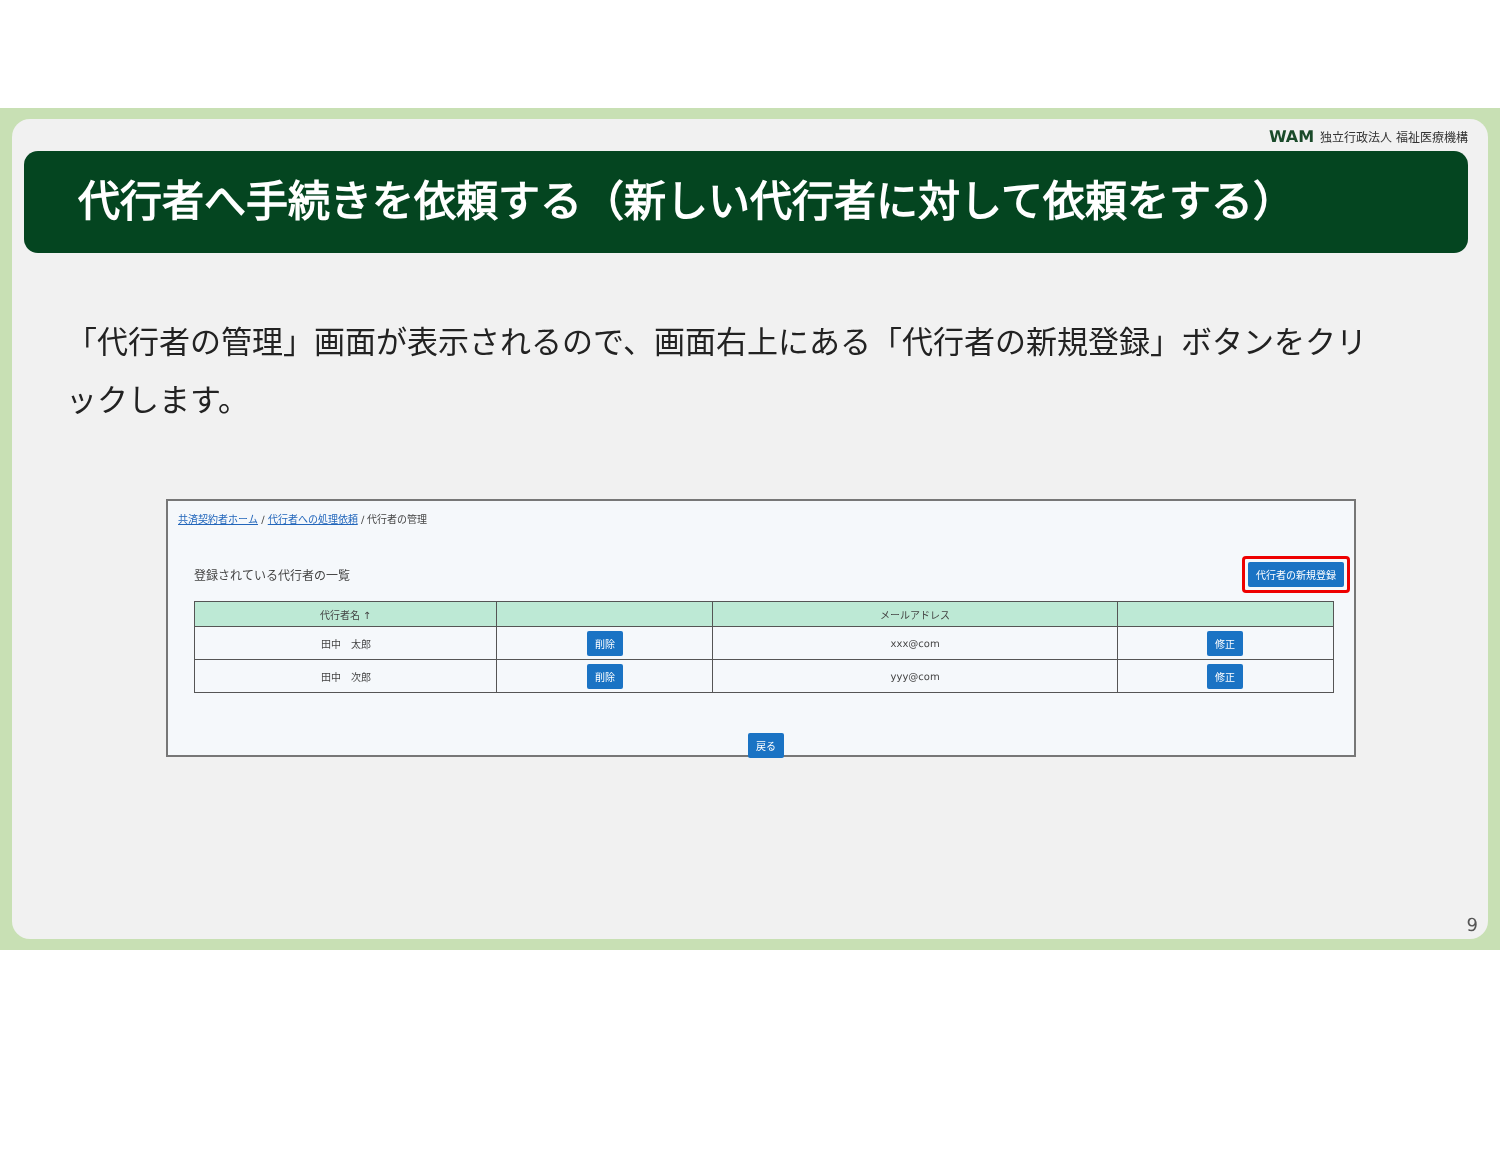WAM 独立行政法人 福祉医療機構
代行者へ手続きを依頼する（新しい代行者に対して依頼をする）
「代行者の管理」画面が表示されるので、画面右上にある「代行者の新規登録」ボタンをクリックします。
共済契約者ホーム / 代行者への処理依頼 / 代行者の管理
登録されている代行者の一覧 代行者の新規登録
| 代行者名 ↑ | | メールアドレス | |
| --- | --- | --- | --- |
| 田中 太郎 | 削除 | xxx@com | 修正 |
| 田中 次郎 | 削除 | yyy@com | 修正 |
戻る
9